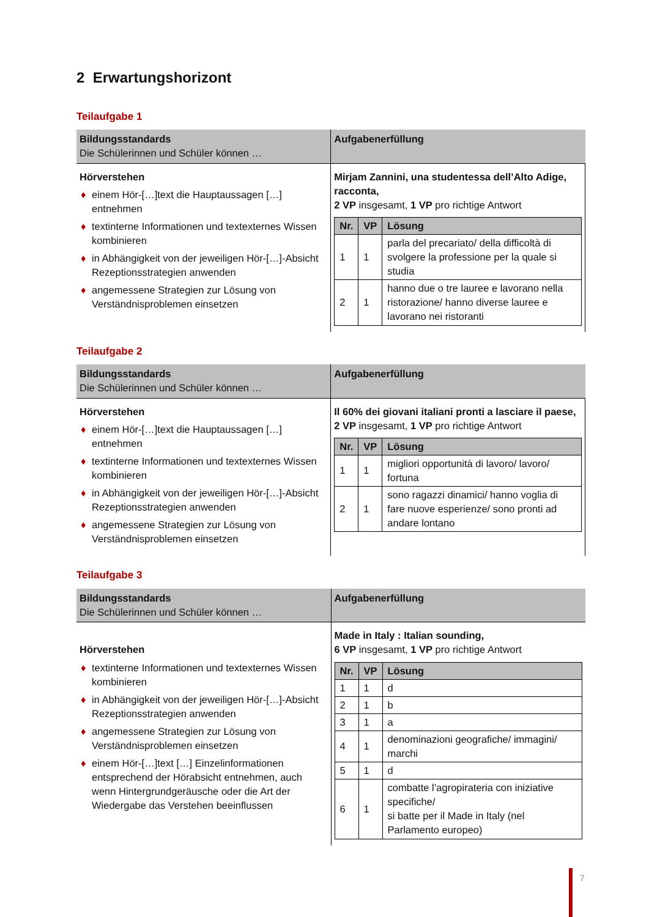2 Erwartungshorizont
Teilaufgabe 1
| Bildungsstandards Die Schülerinnen und Schüler können … | Aufgabenerfüllung |
| --- | --- |
| Hörverstehen ♦ einem Hör-[…]text die Hauptaussagen […] entnehmen ♦ textinterne Informationen und textexternes Wissen kombinieren ♦ in Abhängigkeit von der jeweiligen Hör-[…]-Absicht Rezeptionsstrategien anwenden ♦ angemessene Strategien zur Lösung von Verständnisproblemen einsetzen | Mirjam Zannini, una studentessa dell’Alto Adige, racconta, 2 VP insgesamt, 1 VP pro richtige Antwort / Nr. / VP / Lösung / / --- / --- / --- / / 1 / 1 / parla del precariato/ della difficoltà di svolgere la professione per la quale si studia / / 2 / 1 / hanno due o tre lauree e lavorano nella ristorazione/ hanno diverse lauree e lavorano nei ristoranti / |
Teilaufgabe 2
| Bildungsstandards Die Schülerinnen und Schüler können … | Aufgabenerfüllung |
| --- | --- |
| Hörverstehen ♦ einem Hör-[…]text die Hauptaussagen […] entnehmen ♦ textinterne Informationen und textexternes Wissen kombinieren ♦ in Abhängigkeit von der jeweiligen Hör-[…]-Absicht Rezeptionsstrategien anwenden ♦ angemessene Strategien zur Lösung von Verständnisproblemen einsetzen | Il 60% dei giovani italiani pronti a lasciare il paese, 2 VP insgesamt, 1 VP pro richtige Antwort / Nr. / VP / Lösung / / --- / --- / --- / / 1 / 1 / migliori opportunità di lavoro/ lavoro/ fortuna / / 2 / 1 / sono ragazzi dinamici/ hanno voglia di fare nuove esperienze/ sono pronti ad andare lontano / |
Teilaufgabe 3
| Bildungsstandards Die Schülerinnen und Schüler können … | Aufgabenerfüllung |
| --- | --- |
| Hörverstehen ♦ textinterne Informationen und textexternes Wissen kombinieren ♦ in Abhängigkeit von der jeweiligen Hör-[…]-Absicht Rezeptionsstrategien anwenden ♦ angemessene Strategien zur Lösung von Verständnisproblemen einsetzen ♦ einem Hör-[…]text […] Einzelinformationen entsprechend der Hörabsicht entnehmen, auch wenn Hintergrundgeräusche oder die Art der Wiedergabe das Verstehen beeinflussen | Made in Italy : Italian sounding, 6 VP insgesamt, 1 VP pro richtige Antwort / Nr. / VP / Lösung / / --- / --- / --- / / 1 / 1 / d / / 2 / 1 / b / / 3 / 1 / a / / 4 / 1 / denominazioni geografiche/ immagini/ marchi / / 5 / 1 / d / / 6 / 1 / combatte l’agropirateria con iniziative specifiche/ si batte per il Made in Italy (nel Parlamento europeo) / |
7